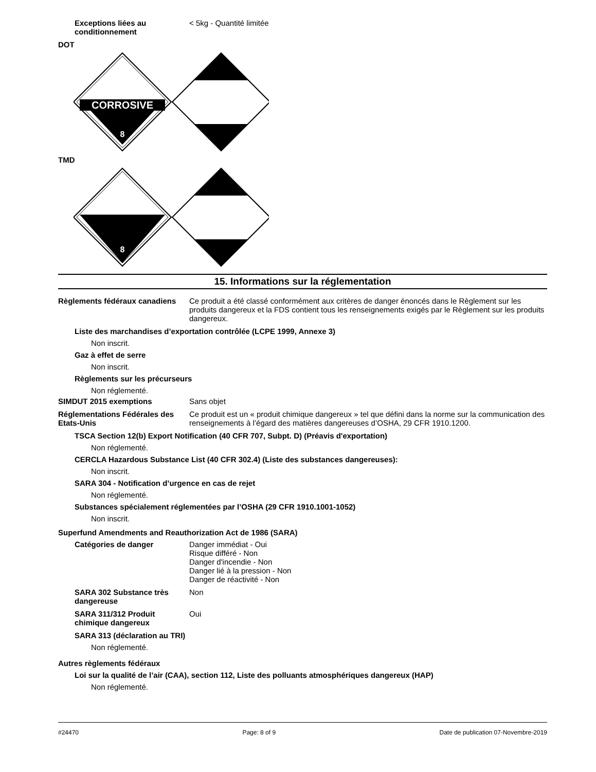Exceptions liées au conditionnement
< 5kg - Quantité limitée
DOT
CORROSIVE
8
TMD
8
15. Informations sur la réglementation
Règlements fédéraux canadiens
Ce produit a été classé conformément aux critères de danger énoncés dans le Règlement sur les produits dangereux et la FDS contient tous les renseignements exigés par le Règlement sur les produits dangereux.
Liste des marchandises d’exportation contrôlée (LCPE 1999, Annexe 3)
Non inscrit.
Gaz à effet de serre
Non inscrit.
Règlements sur les précurseurs
Non réglementé.
SIMDUT 2015 exemptions Sans objet
Réglementations Fédérales des Etats-Unis
Ce produit est un « produit chimique dangereux » tel que défini dans la norme sur la communication des renseignements à l’égard des matières dangereuses d’OSHA, 29 CFR 1910.1200.
TSCA Section 12(b) Export Notification (40 CFR 707, Subpt. D) (Préavis d'exportation)
Non réglementé.
CERCLA Hazardous Substance List (40 CFR 302.4) (Liste des substances dangereuses):
Non inscrit.
SARA 304 - Notification d’urgence en cas de rejet
Non réglementé.
Substances spécialement réglementées par l’OSHA (29 CFR 1910.1001-1052)
Non inscrit.
Superfund Amendments and Reauthorization Act de 1986 (SARA)
Catégories de danger Danger immédiat - Oui
Risque différé - Non
Danger d'incendie - Non
Danger lié à la pression - Non
Danger de réactivité - Non
SARA 302 Substance très dangereuse
Non
SARA 311/312 Produit chimique dangereux
Oui
SARA 313 (déclaration au TRI)
Non réglementé.
Autres règlements fédéraux
Loi sur la qualité de l’air (CAA), section 112, Liste des polluants atmosphériques dangereux (HAP)
Non réglementé.
#24470 Page: 8 of 9 Date de publication 07-Novembre-2019